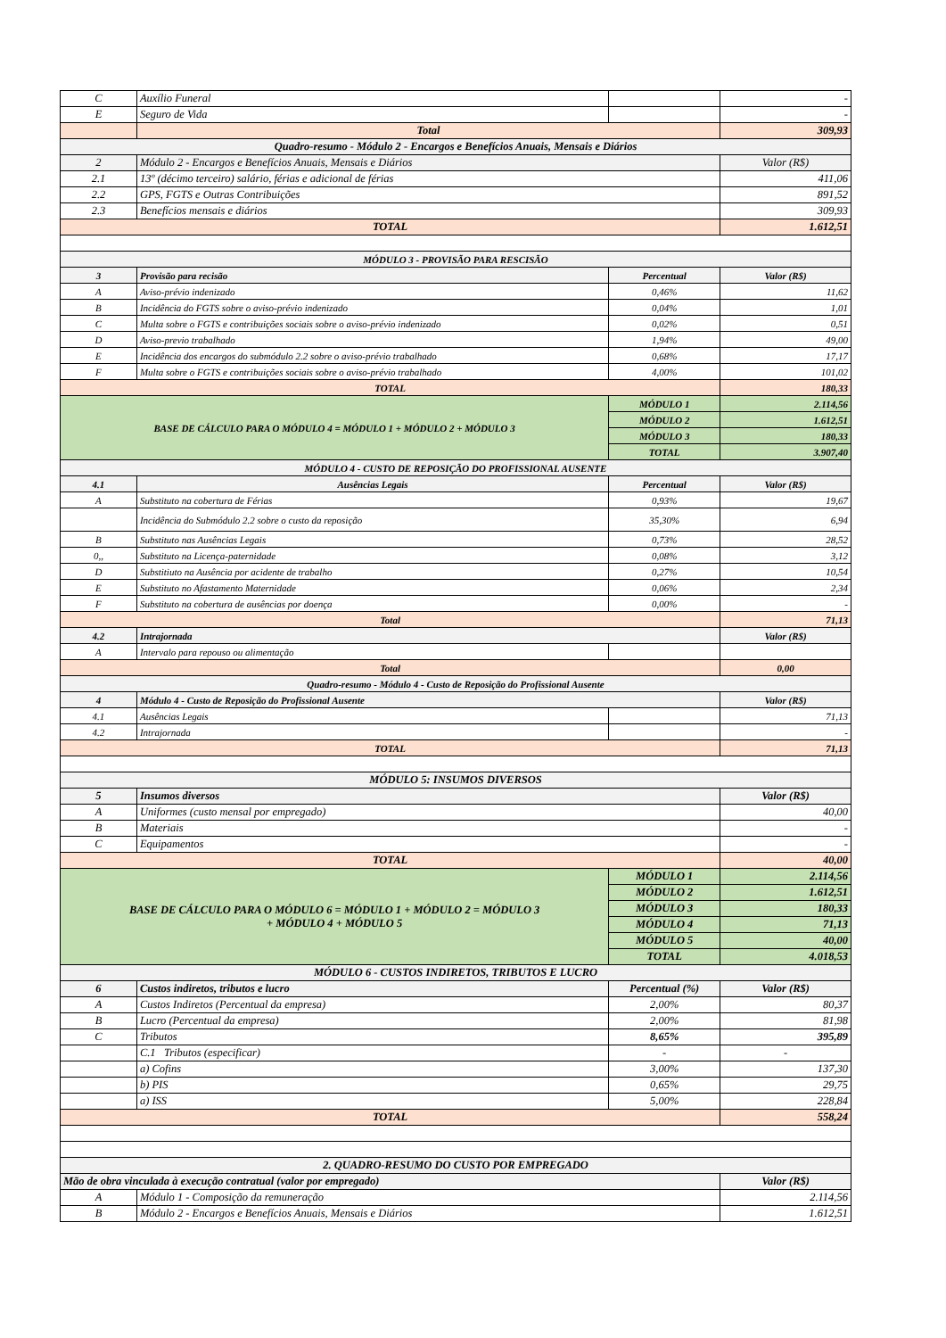| C | Auxílio Funeral | | - |
| E | Seguro de Vida | | - |
| | Total | | 309,93 |
| Quadro-resumo - Módulo 2 - Encargos e Benefícios Anuais, Mensais e Diários | | | |
| 2 | Módulo 2 - Encargos e Benefícios Anuais, Mensais e Diários | | Valor (R$) |
| 2.1 | 13º (décimo terceiro) salário, férias e adicional de férias | | 411,06 |
| 2.2 | GPS, FGTS e Outras Contribuições | | 891,52 |
| 2.3 | Benefícios mensais e diários | | 309,93 |
| TOTAL | | | 1.612,51 |
| MÓDULO 3 - PROVISÃO PARA RESCISÃO | | | |
| 3 | Provisão para recisão | Percentual | Valor (R$) |
| A | Aviso-prévio indenizado | 0,46% | 11,62 |
| B | Incidência do FGTS sobre o aviso-prévio indenizado | 0,04% | 1,01 |
| C | Multa sobre o FGTS e contribuições sociais sobre o aviso-prévio indenizado | 0,02% | 0,51 |
| D | Aviso-previo trabalhado | 1,94% | 49,00 |
| E | Incidência dos encargos do submódulo 2.2 sobre o aviso-prévio trabalhado | 0,68% | 17,17 |
| F | Multa sobre o FGTS e contribuições sociais sobre o aviso-prévio trabalhado | 4,00% | 101,02 |
| TOTAL | | | 180,33 |
| BASE DE CÁLCULO PARA O MÓDULO 4 = MÓDULO 1 + MÓDULO 2 + MÓDULO 3 | | MÓDULO 1 | 2.114,56 |
| | | MÓDULO 2 | 1.612,51 |
| | | MÓDULO 3 | 180,33 |
| | | TOTAL | 3.907,40 |
| MÓDULO 4 - CUSTO DE REPOSIÇÃO DO PROFISSIONAL AUSENTE | | | |
| 4.1 | Ausências Legais | Percentual | Valor (R$) |
| A | Substituto na cobertura de Férias | 0,93% | 19,67 |
| | Incidência do Submódulo 2.2 sobre o custo da reposição | 35,30% | 6,94 |
| B | Substituto nas Ausências Legais | 0,73% | 28,52 |
| 0,, | Substituto na Licença-paternidade | 0,08% | 3,12 |
| D | Substitiuto na Ausência por acidente de trabalho | 0,27% | 10,54 |
| E | Substituto no Afastamento Maternidade | 0,06% | 2,34 |
| F | Substituto na cobertura de ausências por doença | 0,00% | - |
| Total | | | 71,13 |
| 4.2 | Intrajornada | | Valor (R$) |
| A | Intervalo para repouso ou alimentação | | |
| Total | | | 0,00 |
| Quadro-resumo - Módulo 4 - Custo de Reposição do Profissional Ausente | | | |
| 4 | Módulo 4 - Custo de Reposição do Profissional Ausente | | Valor (R$) |
| 4.1 | Ausências Legais | | 71,13 |
| 4.2 | Intrajornada | | - |
| TOTAL | | | 71,13 |
| MÓDULO 5: INSUMOS DIVERSOS | | | |
| 5 | Insumos diversos | | Valor (R$) |
| A | Uniformes (custo mensal por empregado) | | 40,00 |
| B | Materiais | | - |
| C | Equipamentos | | - |
| TOTAL | | | 40,00 |
| BASE DE CÁLCULO PARA O MÓDULO 6 = MÓDULO 1 + MÓDULO 2 = MÓDULO 3 + MÓDULO 4 + MÓDULO 5 | | MÓDULO 1 | 2.114,56 |
| | | MÓDULO 2 | 1.612,51 |
| | | MÓDULO 3 | 180,33 |
| | | MÓDULO 4 | 71,13 |
| | | MÓDULO 5 | 40,00 |
| | | TOTAL | 4.018,53 |
| MÓDULO 6 - CUSTOS INDIRETOS, TRIBUTOS E LUCRO | | | |
| 6 | Custos indiretos, tributos e lucro | Percentual (%) | Valor (R$) |
| A | Custos Indiretos (Percentual da empresa) | 2,00% | 80,37 |
| B | Lucro (Percentual da empresa) | 2,00% | 81,98 |
| C | Tributos | 8,65% | 395,89 |
| | C.1 Tributos (especificar) | - | - |
| | a) Cofins | 3,00% | 137,30 |
| | b) PIS | 0,65% | 29,75 |
| | a) ISS | 5,00% | 228,84 |
| TOTAL | | | 558,24 |
| 2. QUADRO-RESUMO DO CUSTO POR EMPREGADO | | | |
| Mão de obra vinculada à execução contratual (valor por empregado) | | | Valor (R$) |
| A | Módulo 1 - Composição da remuneração | | 2.114,56 |
| B | Módulo 2 - Encargos e Benefícios Anuais, Mensais e Diários | | 1.612,51 |